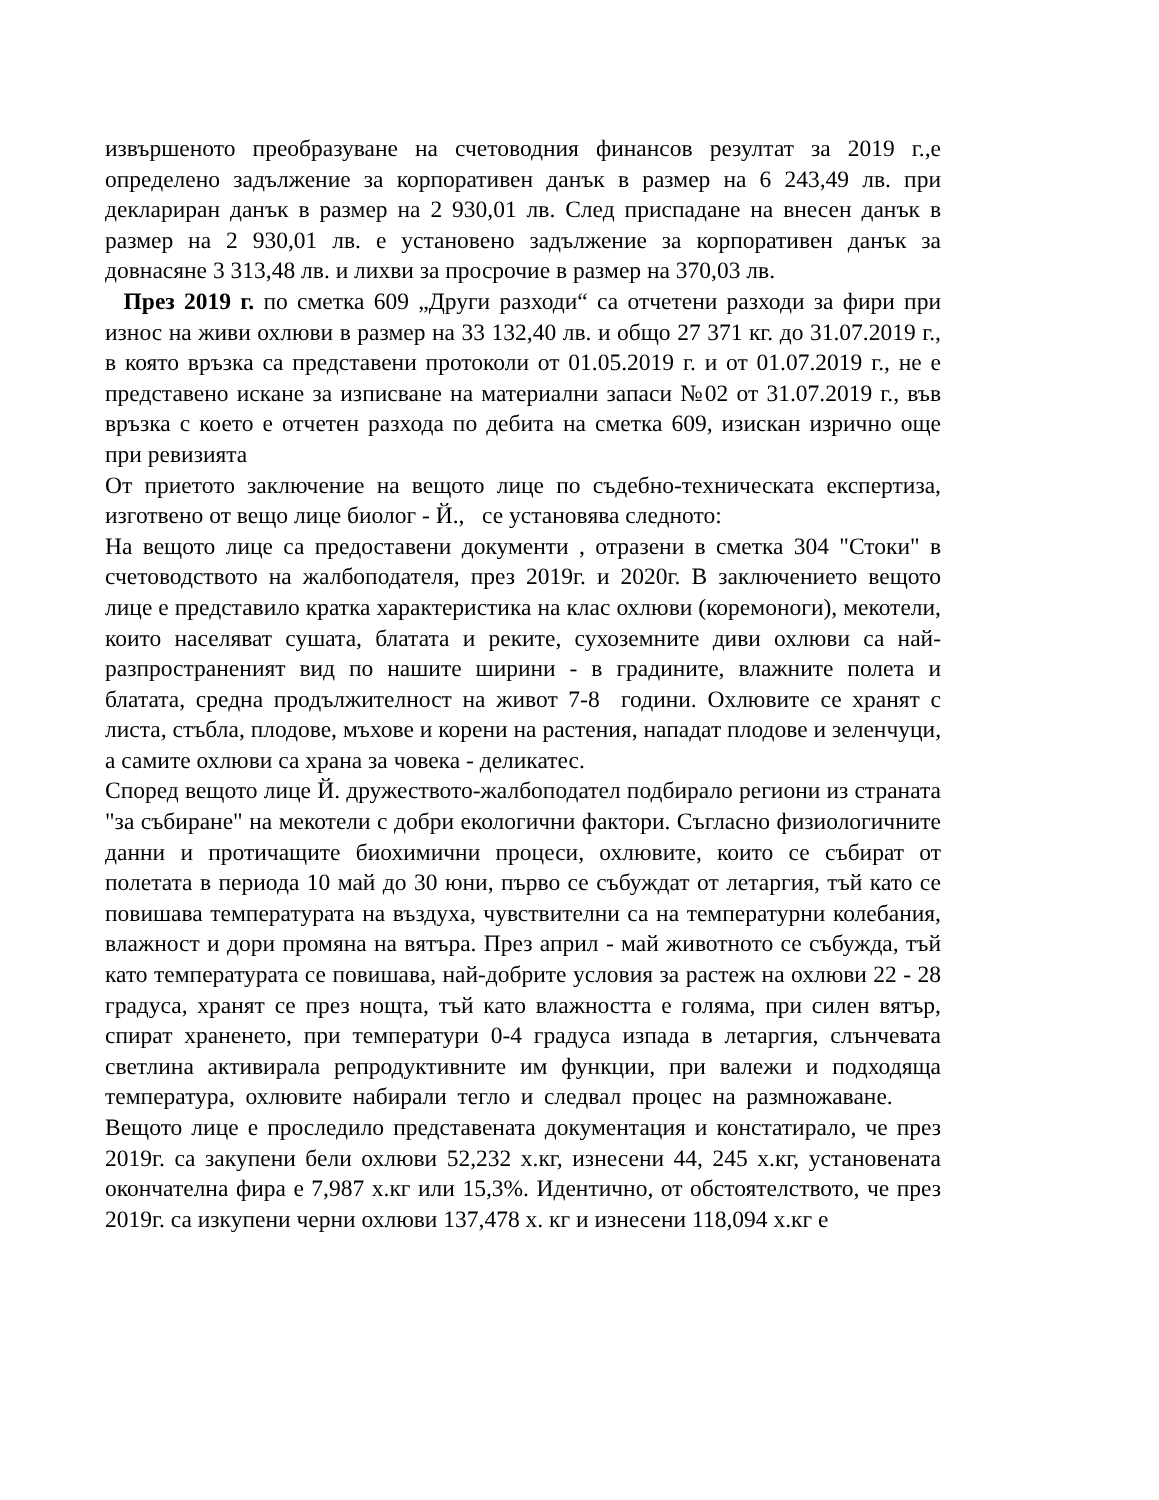извършеното преобразуване на счетоводния финансов резултат за 2019 г.,е определено задължение за корпоративен данък в размер на 6 243,49 лв. при деклариран данък в размер на 2 930,01 лв. След приспадане на внесен данък в размер на 2 930,01 лв. е установено задължение за корпоративен данък за довнасяне 3 313,48 лв. и лихви за просрочие в размер на 370,03 лв.
През 2019 г. по сметка 609 „Други разходи“ са отчетени разходи за фири при износ на живи охлюви в размер на 33 132,40 лв. и общо 27 371 кг. до 31.07.2019 г., в която връзка са представени протоколи от 01.05.2019 г. и от 01.07.2019 г., не е представено искане за изписване на материални запаси №02 от 31.07.2019 г., във връзка с което е отчетен разхода по дебита на сметка 609, изискан изрично още при ревизията
От приетото заключение на вещото лице по съдебно-техническата експертиза, изготвено от вещо лице биолог - Й., се установява следното:
На вещото лице са предоставени документи , отразени в сметка 304 "Стоки" в счетоводството на жалбоподателя, през 2019г. и 2020г. В заключението вещото лице е представило кратка характеристика на клас охлюви (коремоноги), мекотели, които населяват сушата, блатата и реките, сухоземните диви охлюви са най-разпространеният вид по нашите ширини - в градините, влажните полета и блатата, средна продължителност на живот 7-8 години. Охлювите се хранят с листа, стъбла, плодове, мъхове и корени на растения, нападат плодове и зеленчуци, а самите охлюви са храна за човека - деликатес.
Според вещото лице Й. дружеството-жалбоподател подбирало региони из страната "за събиране" на мекотели с добри екологични фактори. Съгласно физиологичните данни и протичащите биохимични процеси, охлювите, които се събират от полетата в периода 10 май до 30 юни, първо се събуждат от летаргия, тъй като се повишава температурата на въздуха, чувствителни са на температурни колебания, влажност и дори промяна на вятъра. През април - май животното се събужда, тъй като температурата се повишава, най-добрите условия за растеж на охлюви 22 - 28 градуса, хранят се през нощта, тъй като влажността е голяма, при силен вятър, спират храненето, при температури 0-4 градуса изпада в летаргия, слънчевата светлина активирала репродуктивните им функции, при валежи и подходяща температура, охлювите набирали тегло и следвал процес на размножаване. Вещото лице е проследило представената документация и констатирало, че през 2019г. са закупени бели охлюви 52,232 х.кг, изнесени 44, 245 х.кг, установената окончателна фира е 7,987 х.кг или 15,3%. Идентично, от обстоятелството, че през 2019г. са изкупени черни охлюви 137,478 х. кг и изнесени 118,094 х.кг е